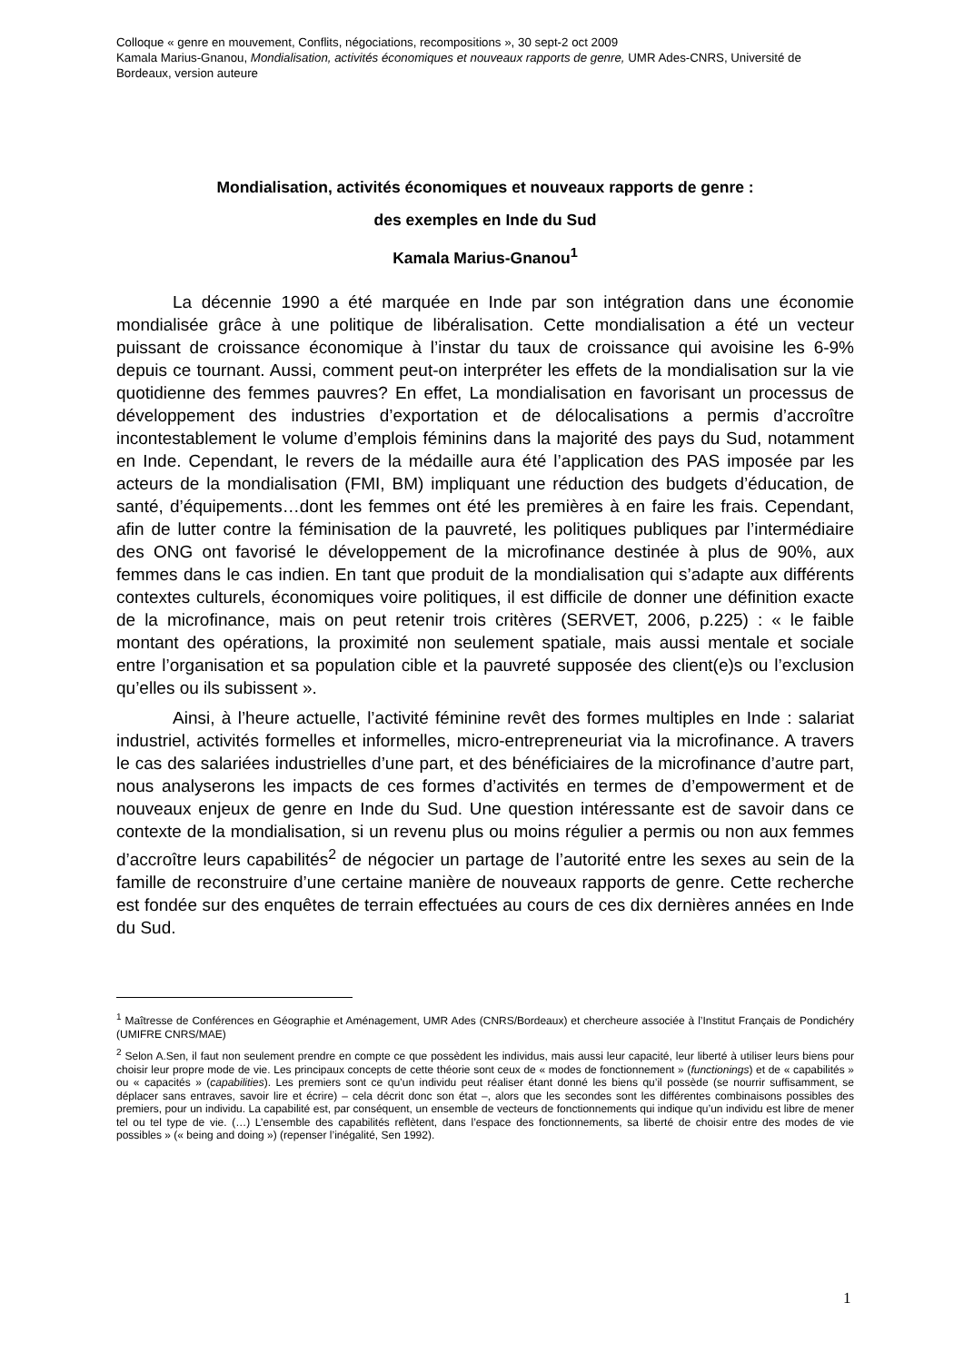Colloque « genre en mouvement, Conflits, négociations, recompositions », 30 sept-2 oct 2009
Kamala Marius-Gnanou, Mondialisation, activités économiques et nouveaux rapports de genre, UMR Ades-CNRS, Université de Bordeaux, version auteure
Mondialisation, activités économiques et nouveaux rapports de genre :
des exemples en Inde du Sud
Kamala Marius-Gnanou<sup>1</sup>
La décennie 1990 a été marquée en Inde par son intégration dans une économie mondialisée grâce à une politique de libéralisation. Cette mondialisation a été un vecteur puissant de croissance économique à l’instar du taux de croissance qui avoisine les 6-9% depuis ce tournant. Aussi, comment peut-on interpréter les effets de la mondialisation sur la vie quotidienne des femmes pauvres? En effet, La mondialisation en favorisant un processus de développement des industries d’exportation et de délocalisations a permis d’accroître incontestablement le volume d’emplois féminins dans la majorité des pays du Sud, notamment en Inde. Cependant, le revers de la médaille aura été l’application des PAS imposée par les acteurs de la mondialisation (FMI, BM) impliquant une réduction des budgets d’éducation, de santé, d’équipements…dont les femmes ont été les premières à en faire les frais. Cependant, afin de lutter contre la féminisation de la pauvreté, les politiques publiques par l’intermédiaire des ONG ont favorisé le développement de la microfinance destinée à plus de 90%, aux femmes dans le cas indien. En tant que produit de la mondialisation qui s’adapte aux différents contextes culturels, économiques voire politiques, il est difficile de donner une définition exacte de la microfinance, mais on peut retenir trois critères (SERVET, 2006, p.225) : « le faible montant des opérations, la proximité non seulement spatiale, mais aussi mentale et sociale entre l’organisation et sa population cible et la pauvreté supposée des client(e)s ou l’exclusion qu’elles ou ils subissent ».
Ainsi, à l’heure actuelle, l’activité féminine revêt des formes multiples en Inde : salariat industriel, activités formelles et informelles, micro-entrepreneuriat via la microfinance. A travers le cas des salariées industrielles d’une part, et des bénéficiaires de la microfinance d’autre part, nous analyserons les impacts de ces formes d’activités en termes de d’empowerment et de nouveaux enjeux de genre en Inde du Sud. Une question intéressante est de savoir dans ce contexte de la mondialisation, si un revenu plus ou moins régulier a permis ou non aux femmes d’accroître leurs capabilités<sup>2</sup> de négocier un partage de l’autorité entre les sexes au sein de la famille de reconstruire d’une certaine manière de nouveaux rapports de genre. Cette recherche est fondée sur des enquêtes de terrain effectuées au cours de ces dix dernières années en Inde du Sud.
<sup>1</sup> Maîtresse de Conférences en Géographie et Aménagement, UMR Ades (CNRS/Bordeaux) et chercheure associée à l’Institut Français de Pondichéry (UMIFRE CNRS/MAE)
<sup>2</sup> Selon A.Sen, il faut non seulement prendre en compte ce que possèdent les individus, mais aussi leur capacité, leur liberté à utiliser leurs biens pour choisir leur propre mode de vie. Les principaux concepts de cette théorie sont ceux de « modes de fonctionnement » (functionings) et de « capabilités » ou « capacités » (capabilities). Les premiers sont ce qu’un individu peut réaliser étant donné les biens qu’il possède (se nourrir suffisamment, se déplacer sans entraves, savoir lire et écrire) – cela décrit donc son état –, alors que les secondes sont les différentes combinaisons possibles des premiers, pour un individu. La capabilité est, par conséquent, un ensemble de vecteurs de fonctionnements qui indique qu’un individu est libre de mener tel ou tel type de vie. (…) L’ensemble des capabilités reflètent, dans l’espace des fonctionnements, sa liberté de choisir entre des modes de vie possibles » (« being and doing ») (repenser l’inégalité, Sen 1992).
1